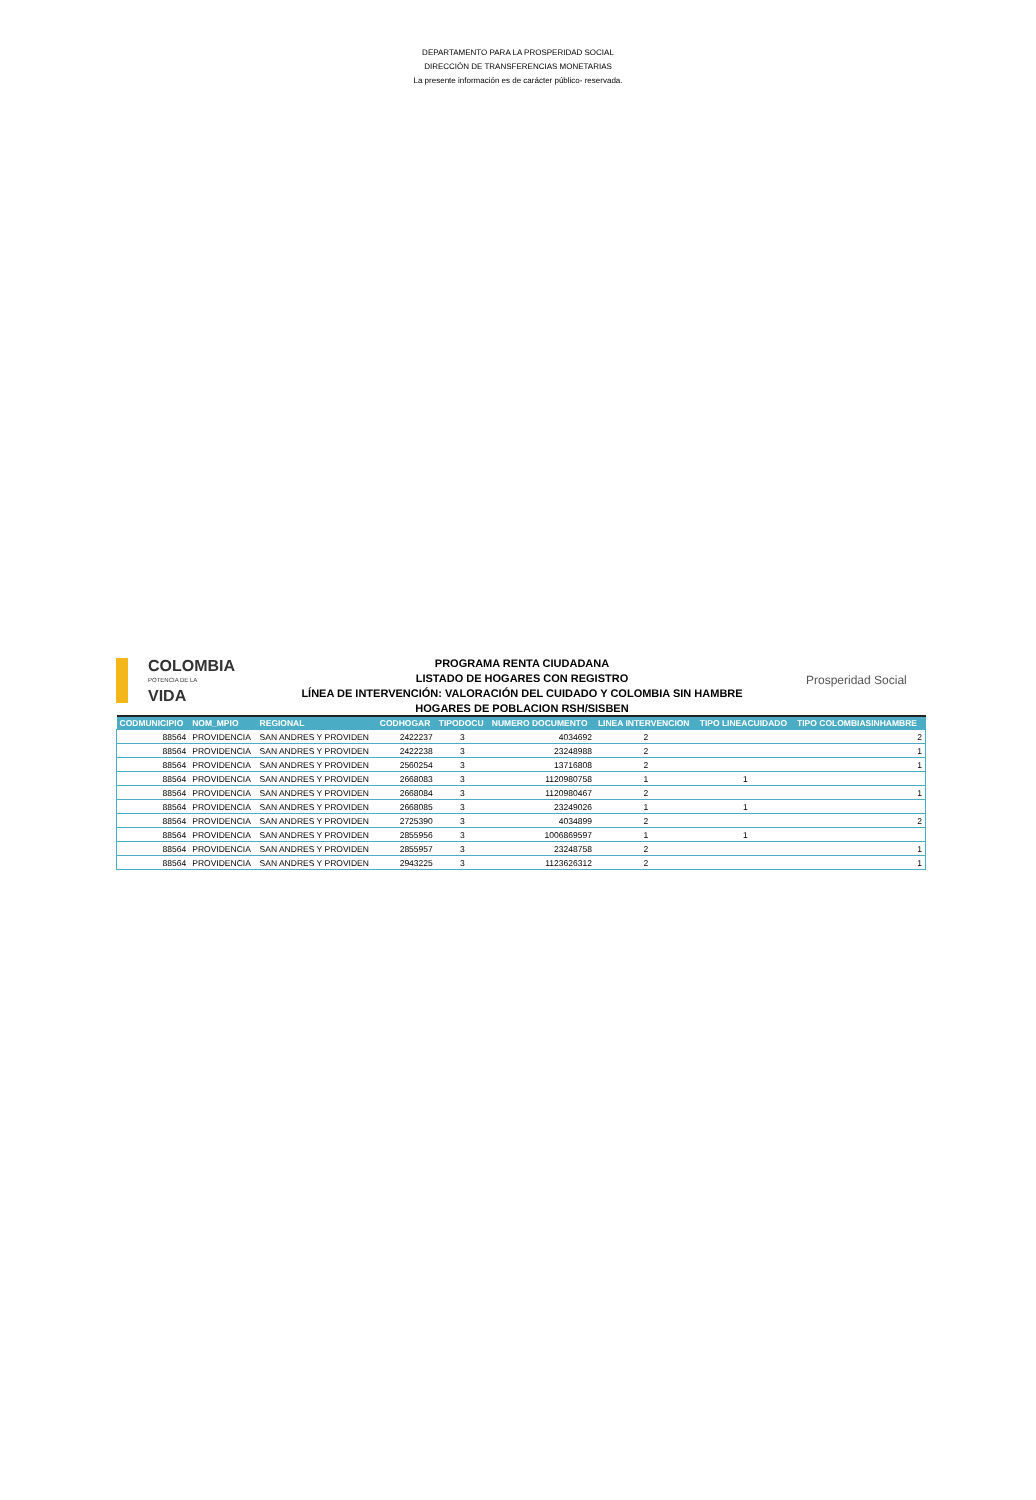DEPARTAMENTO PARA LA PROSPERIDAD SOCIAL
DIRECCIÓN DE TRANSFERENCIAS MONETARIAS
La presente información es de carácter público- reservada.
COLOMBIA
POTENCIA DE LA
VIDA
PROGRAMA RENTA CIUDADANA
LISTADO DE HOGARES CON REGISTRO
LÍNEA DE INTERVENCIÓN: VALORACIÓN DEL CUIDADO Y COLOMBIA SIN HAMBRE
HOGARES DE POBLACION RSH/SISBEN
Prosperidad Social
| CODMUNICIPIO | NOM_MPIO | REGIONAL | CODHOGAR | TIPODOCU | NUMERO DOCUMENTO | LINEA INTERVENCION | TIPO LINEACUIDADO | TIPO COLOMBIASINHAMBRE |
| --- | --- | --- | --- | --- | --- | --- | --- | --- |
| 88564 | PROVIDENCIA | SAN ANDRES Y PROVIDEN | 2422237 | 3 | 4034692 | 2 | | 2 |
| 88564 | PROVIDENCIA | SAN ANDRES Y PROVIDEN | 2422238 | 3 | 23248988 | 2 | | 1 |
| 88564 | PROVIDENCIA | SAN ANDRES Y PROVIDEN | 2560254 | 3 | 13716808 | 2 | | 1 |
| 88564 | PROVIDENCIA | SAN ANDRES Y PROVIDEN | 2668083 | 3 | 1120980758 | 1 | 1 | |
| 88564 | PROVIDENCIA | SAN ANDRES Y PROVIDEN | 2668084 | 3 | 1120980467 | 2 | | 1 |
| 88564 | PROVIDENCIA | SAN ANDRES Y PROVIDEN | 2668085 | 3 | 23249026 | 1 | 1 | |
| 88564 | PROVIDENCIA | SAN ANDRES Y PROVIDEN | 2725390 | 3 | 4034899 | 2 | | 2 |
| 88564 | PROVIDENCIA | SAN ANDRES Y PROVIDEN | 2855956 | 3 | 1006869597 | 1 | 1 | |
| 88564 | PROVIDENCIA | SAN ANDRES Y PROVIDEN | 2855957 | 3 | 23248758 | 2 | | 1 |
| 88564 | PROVIDENCIA | SAN ANDRES Y PROVIDEN | 2943225 | 3 | 1123626312 | 2 | | 1 |